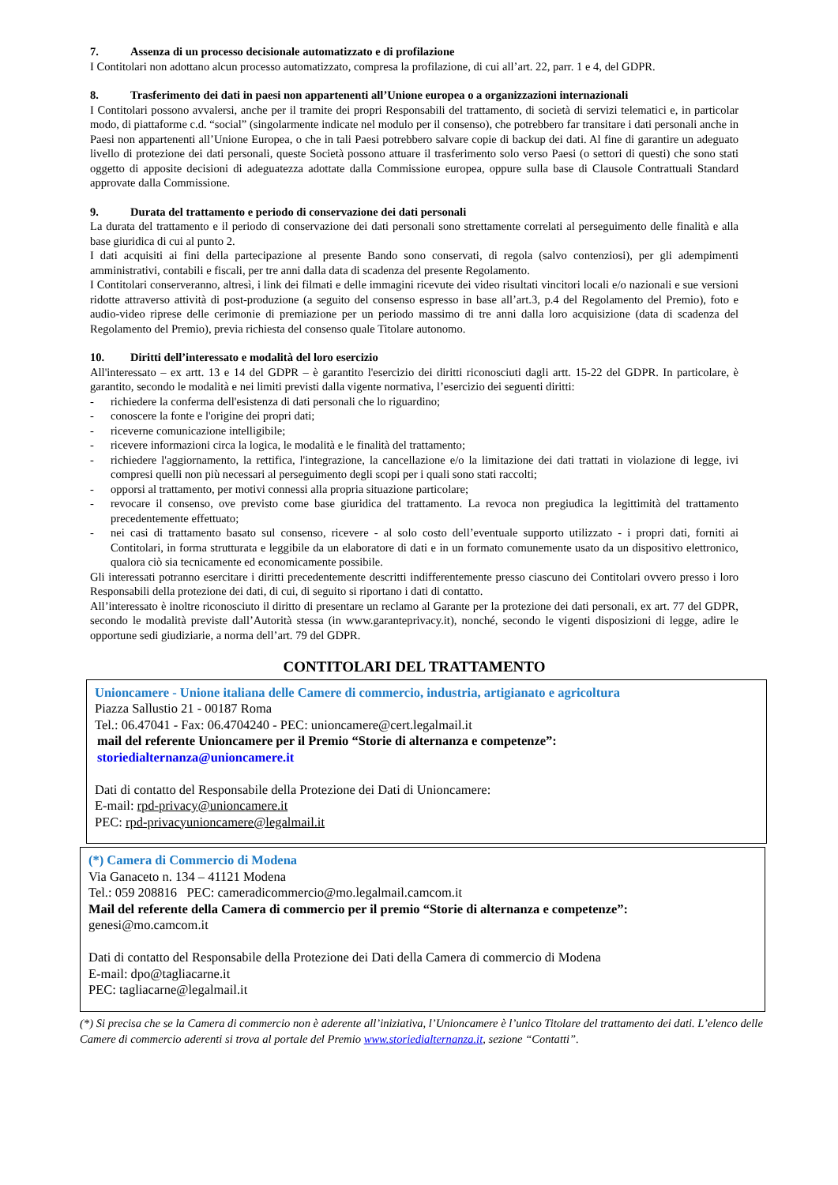7. Assenza di un processo decisionale automatizzato e di profilazione
I Contitolari non adottano alcun processo automatizzato, compresa la profilazione, di cui all’art. 22, parr. 1 e 4, del GDPR.
8. Trasferimento dei dati in paesi non appartenenti all’Unione europea o a organizzazioni internazionali
I Contitolari possono avvalersi, anche per il tramite dei propri Responsabili del trattamento, di società di servizi telematici e, in particolar modo, di piattaforme c.d. “social” (singolarmente indicate nel modulo per il consenso), che potrebbero far transitare i dati personali anche in Paesi non appartenenti all’Unione Europea, o che in tali Paesi potrebbero salvare copie di backup dei dati. Al fine di garantire un adeguato livello di protezione dei dati personali, queste Società possono attuare il trasferimento solo verso Paesi (o settori di questi) che sono stati oggetto di apposite decisioni di adeguatezza adottate dalla Commissione europea, oppure sulla base di Clausole Contrattuali Standard approvate dalla Commissione.
9. Durata del trattamento e periodo di conservazione dei dati personali
La durata del trattamento e il periodo di conservazione dei dati personali sono strettamente correlati al perseguimento delle finalità e alla base giuridica di cui al punto 2.
I dati acquisiti ai fini della partecipazione al presente Bando sono conservati, di regola (salvo contenziosi), per gli adempimenti amministrativi, contabili e fiscali, per tre anni dalla data di scadenza del presente Regolamento.
I Contitolari conserveranno, altresì, i link dei filmati e delle immagini ricevute dei video risultati vincitori locali e/o nazionali e sue versioni ridotte attraverso attività di post-produzione (a seguito del consenso espresso in base all’art.3, p.4 del Regolamento del Premio), foto e audio-video riprese delle cerimonie di premiazione per un periodo massimo di tre anni dalla loro acquisizione (data di scadenza del Regolamento del Premio), previa richiesta del consenso quale Titolare autonomo.
10. Diritti dell’interessato e modalità del loro esercizio
All'interessato – ex artt. 13 e 14 del GDPR – è garantito l'esercizio dei diritti riconosciuti dagli artt. 15-22 del GDPR. In particolare, è garantito, secondo le modalità e nei limiti previsti dalla vigente normativa, l’esercizio dei seguenti diritti:
- richiedere la conferma dell'esistenza di dati personali che lo riguardino;
- conoscere la fonte e l'origine dei propri dati;
- riceverne comunicazione intelligibile;
- ricevere informazioni circa la logica, le modalità e le finalità del trattamento;
- richiedere l'aggiornamento, la rettifica, l'integrazione, la cancellazione e/o la limitazione dei dati trattati in violazione di legge, ivi compresi quelli non più necessari al perseguimento degli scopi per i quali sono stati raccolti;
- opporsi al trattamento, per motivi connessi alla propria situazione particolare;
- revocare il consenso, ove previsto come base giuridica del trattamento. La revoca non pregiudica la legittimità del trattamento precedentemente effettuato;
- nei casi di trattamento basato sul consenso, ricevere - al solo costo dell’eventuale supporto utilizzato - i propri dati, forniti ai Contitolari, in forma strutturata e leggibile da un elaboratore di dati e in un formato comunemente usato da un dispositivo elettronico, qualora ciò sia tecnicamente ed economicamente possibile.
Gli interessati potranno esercitare i diritti precedentemente descritti indifferentemente presso ciascuno dei Contitolari ovvero presso i loro Responsabili della protezione dei dati, di cui, di seguito si riportano i dati di contatto.
All’interessato è inoltre riconosciuto il diritto di presentare un reclamo al Garante per la protezione dei dati personali, ex art. 77 del GDPR, secondo le modalità previste dall’Autorità stessa (in www.garanteprivacy.it), nonché, secondo le vigenti disposizioni di legge, adire le opportune sedi giudiziarie, a norma dell’art. 79 del GDPR.
CONTITOLARI DEL TRATTAMENTO
Unioncamere - Unione italiana delle Camere di commercio, industria, artigianato e agricoltura
Piazza Sallustio 21 - 00187 Roma
Tel.: 06.47041 - Fax: 06.4704240 - PEC: unioncamere@cert.legalmail.it
mail del referente Unioncamere per il Premio “Storie di alternanza e competenze”:
storiedialternanza@unioncamere.it
Dati di contatto del Responsabile della Protezione dei Dati di Unioncamere:
E-mail: rpd-privacy@unioncamere.it
PEC: rpd-privacyunioncamere@legalmail.it
(*) Camera di Commercio di Modena
Via Ganaceto n. 134 – 41121 Modena
Tel.: 059 208816 PEC: cameradicommercio@mo.legalmail.camcom.it
Mail del referente della Camera di commercio per il premio “Storie di alternanza e competenze”:
genesi@mo.camcom.it
Dati di contatto del Responsabile della Protezione dei Dati della Camera di commercio di Modena
E-mail: dpo@tagliacarne.it
PEC: tagliacarne@legalmail.it
(*) Si precisa che se la Camera di commercio non è aderente all’iniziativa, l’Unioncamere è l’unico Titolare del trattamento dei dati. L’elenco delle Camere di commercio aderenti si trova al portale del Premio www.storiedialternanza.it, sezione “Contatti”.